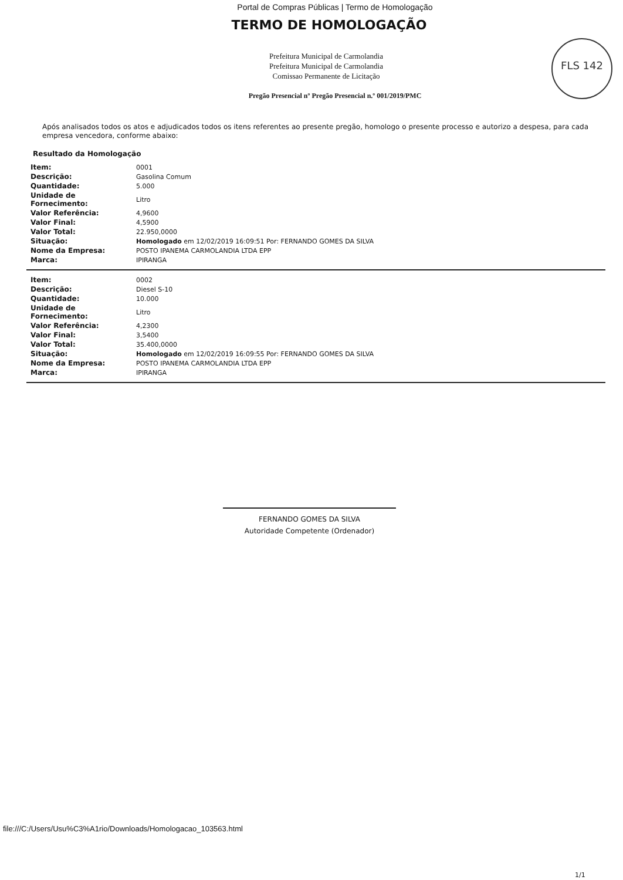Portal de Compras Públicas | Termo de Homologação
TERMO DE HOMOLOGAÇÃO
FLS 142
Prefeitura Municipal de Carmolandia
Prefeitura Municipal de Carmolandia
Comissao Permanente de Licitação
Pregão Presencial nº Pregão Presencial n.º 001/2019/PMC
Após analisados todos os atos e adjudicados todos os itens referentes ao presente pregão, homologo o presente processo e autorizo a despesa, para cada empresa vencedora, conforme abaixo:
Resultado da Homologação
| Item: | 0001 |
| Descrição: | Gasolina Comum |
| Quantidade: | 5.000 |
| Unidade de Fornecimento: | Litro |
| Valor Referência: | 4,9600 |
| Valor Final: | 4,5900 |
| Valor Total: | 22.950,0000 |
| Situação: | Homologado em 12/02/2019 16:09:51 Por: FERNANDO GOMES DA SILVA |
| Nome da Empresa: | POSTO IPANEMA CARMOLANDIA LTDA EPP |
| Marca: | IPIRANGA |
| Item: | 0002 |
| Descrição: | Diesel S-10 |
| Quantidade: | 10.000 |
| Unidade de Fornecimento: | Litro |
| Valor Referência: | 4,2300 |
| Valor Final: | 3,5400 |
| Valor Total: | 35.400,0000 |
| Situação: | Homologado em 12/02/2019 16:09:55 Por: FERNANDO GOMES DA SILVA |
| Nome da Empresa: | POSTO IPANEMA CARMOLANDIA LTDA EPP |
| Marca: | IPIRANGA |
FERNANDO GOMES DA SILVA
Autoridade Competente (Ordenador)
file:///C:/Users/Usu%C3%A1rio/Downloads/Homologacao_103563.html
1/1